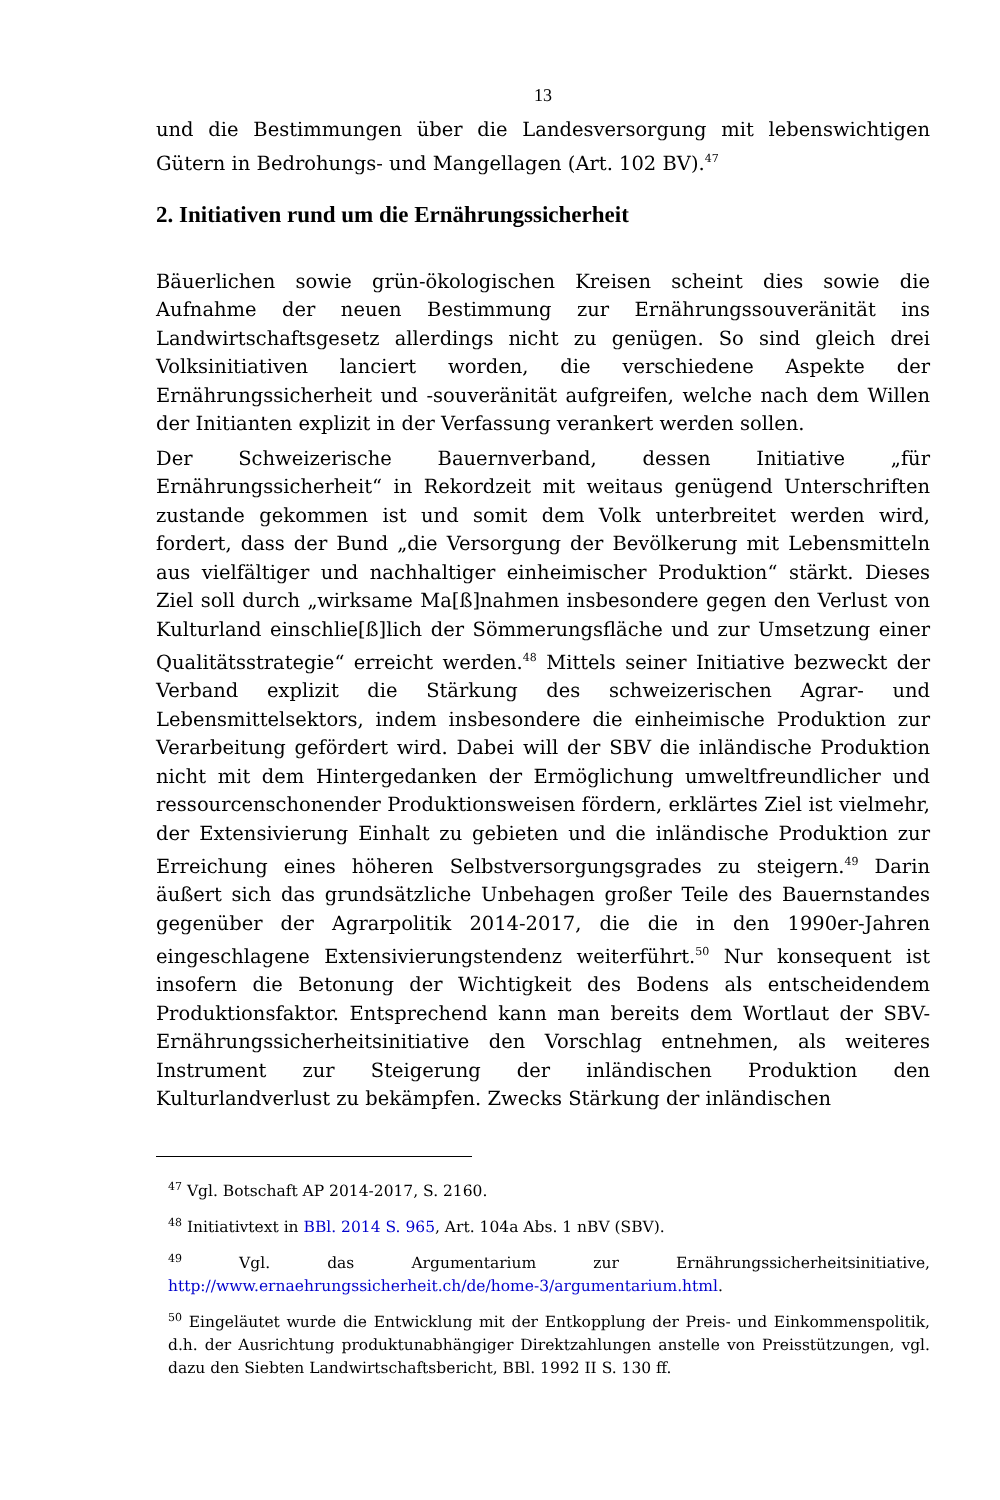13
und die Bestimmungen über die Landesversorgung mit lebenswichtigen Gütern in Bedrohungs- und Mangellagen (Art. 102 BV).<sup>47</sup>
2. Initiativen rund um die Ernährungssicherheit
Bäuerlichen sowie grün-ökologischen Kreisen scheint dies sowie die Aufnahme der neuen Bestimmung zur Ernährungssouveränität ins Landwirtschaftsgesetz allerdings nicht zu genügen. So sind gleich drei Volksinitiativen lanciert worden, die verschiedene Aspekte der Ernährungssicherheit und -souveränität aufgreifen, welche nach dem Willen der Initianten explizit in der Verfassung verankert werden sollen.
Der Schweizerische Bauernverband, dessen Initiative „für Ernährungssicherheit“ in Rekordzeit mit weitaus genügend Unterschriften zustande gekommen ist und somit dem Volk unterbreitet werden wird, fordert, dass der Bund „die Versorgung der Bevölkerung mit Lebensmitteln aus vielfältiger und nachhaltiger einheimischer Produktion“ stärkt. Dieses Ziel soll durch „wirksame Ma[ß]nahmen insbesondere gegen den Verlust von Kulturland einschlie[ß]lich der Sömmerungsfläche und zur Umsetzung einer Qualitätsstrategie“ erreicht werden.<sup>48</sup> Mittels seiner Initiative bezweckt der Verband explizit die Stärkung des schweizerischen Agrar- und Lebensmittelsektors, indem insbesondere die einheimische Produktion zur Verarbeitung gefördert wird. Dabei will der SBV die inländische Produktion nicht mit dem Hintergedanken der Ermöglichung umweltfreundlicher und ressourcenschonender Produktionsweisen fördern, erklärtes Ziel ist vielmehr, der Extensivierung Einhalt zu gebieten und die inländische Produktion zur Erreichung eines höheren Selbstversorgungsgrades zu steigern.<sup>49</sup> Darin äußert sich das grundsätzliche Unbehagen großer Teile des Bauernstandes gegenüber der Agrarpolitik 2014-2017, die die in den 1990er-Jahren eingeschlagene Extensivierungstendenz weiterführt.<sup>50</sup> Nur konsequent ist insofern die Betonung der Wichtigkeit des Bodens als entscheidendem Produktionsfaktor. Entsprechend kann man bereits dem Wortlaut der SBV-Ernährungssicherheitsinitiative den Vorschlag entnehmen, als weiteres Instrument zur Steigerung der inländischen Produktion den Kulturlandverlust zu bekämpfen. Zwecks Stärkung der inländischen
<sup>47</sup> Vgl. Botschaft AP 2014-2017, S. 2160.
<sup>48</sup> Initiativtext in BBl. 2014 S. 965, Art. 104a Abs. 1 nBV (SBV).
<sup>49</sup> Vgl. das Argumentarium zur Ernährungssicherheitsinitiative, http://www.ernaehrungssicherheit.ch/de/home-3/argumentarium.html.
<sup>50</sup> Eingeläutet wurde die Entwicklung mit der Entkopplung der Preis- und Einkommenspolitik, d.h. der Ausrichtung produktunabhängiger Direktzahlungen anstelle von Preisstützungen, vgl. dazu den Siebten Landwirtschaftsbericht, BBl. 1992 II S. 130 ff.